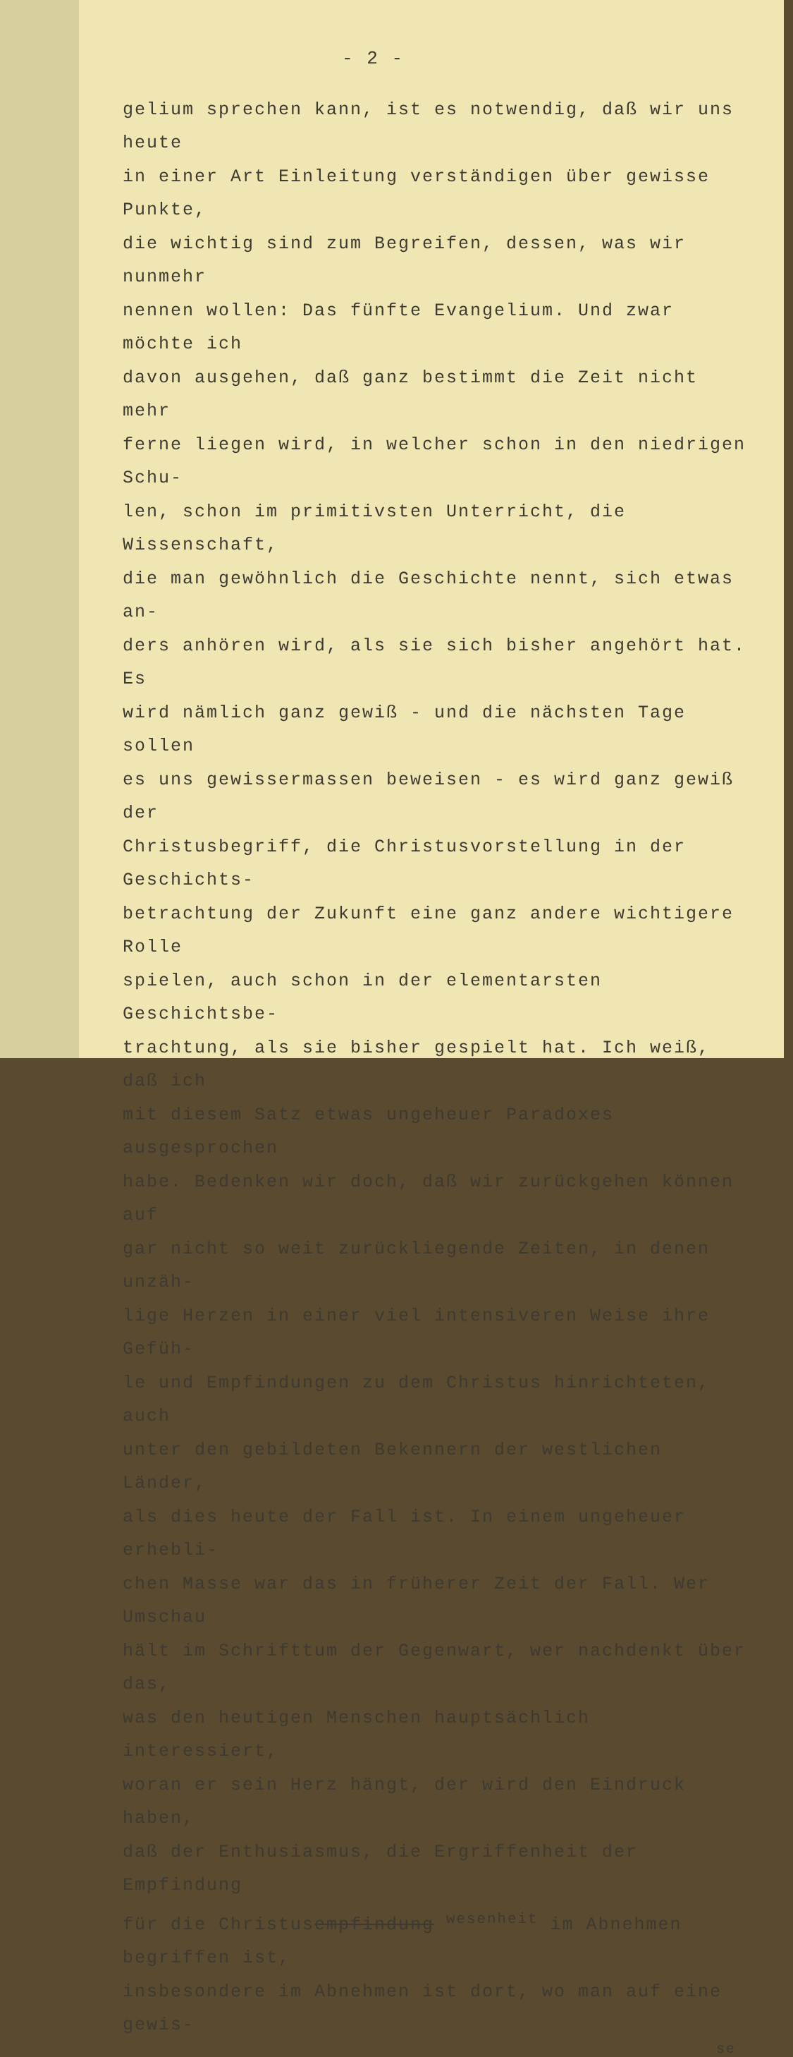- 2 -
gelium sprechen kann, ist es notwendig, daß wir uns heute
in einer Art Einleitung verständigen über gewisse Punkte,
die wichtig sind zum Begreifen, dessen, was wir nunmehr
nennen wollen: Das fünfte Evangelium. Und zwar möchte ich
davon ausgehen, daß ganz bestimmt die Zeit nicht mehr
ferne liegen wird, in welcher schon in den niedrigen Schu-
len, schon im primitivsten Unterricht, die Wissenschaft,
die man gewöhnlich die Geschichte nennt, sich etwas an-
ders anhören wird, als sie sich bisher angehört hat. Es
wird nämlich ganz gewiß - und die nächsten Tage sollen
es uns gewissermassen beweisen - es wird ganz gewiß der
Christusbegriff, die Christusvorstellung in der Geschichts-
betrachtung der Zukunft eine ganz andere wichtigere Rolle
spielen, auch schon in der elementarsten Geschichtsbe-
trachtung, als sie bisher gespielt hat. Ich weiß, daß ich
mit diesem Satz etwas ungeheuer Paradoxes ausgesprochen
habe. Bedenken wir doch, daß wir zurückgehen können auf
gar nicht so weit zurückliegende Zeiten, in denen unzäh-
lige Herzen in einer viel intensiveren Weise ihre Gefüh-
le und Empfindungen zu dem Christus hinrichteten, auch
unter den gebildeten Bekennern der westlichen Länder,
als dies heute der Fall ist. In einem ungeheuer erhebli-
chen Masse war das in früherer Zeit der Fall. Wer Umschau
hält im Schrifttum der Gegenwart, wer nachdenkt über das,
was den heutigen Menschen hauptsächlich interessiert,
woran er sein Herz hängt, der wird den Eindruck haben,
daß der Enthusiasmus, die Ergriffenheit der Empfindung
für die Christusempfindung <sup>wesenheit</sup> im Abnehmen begriffen ist,
insbesondere im Abnehmen ist dort, wo man auf eine gewis-
se